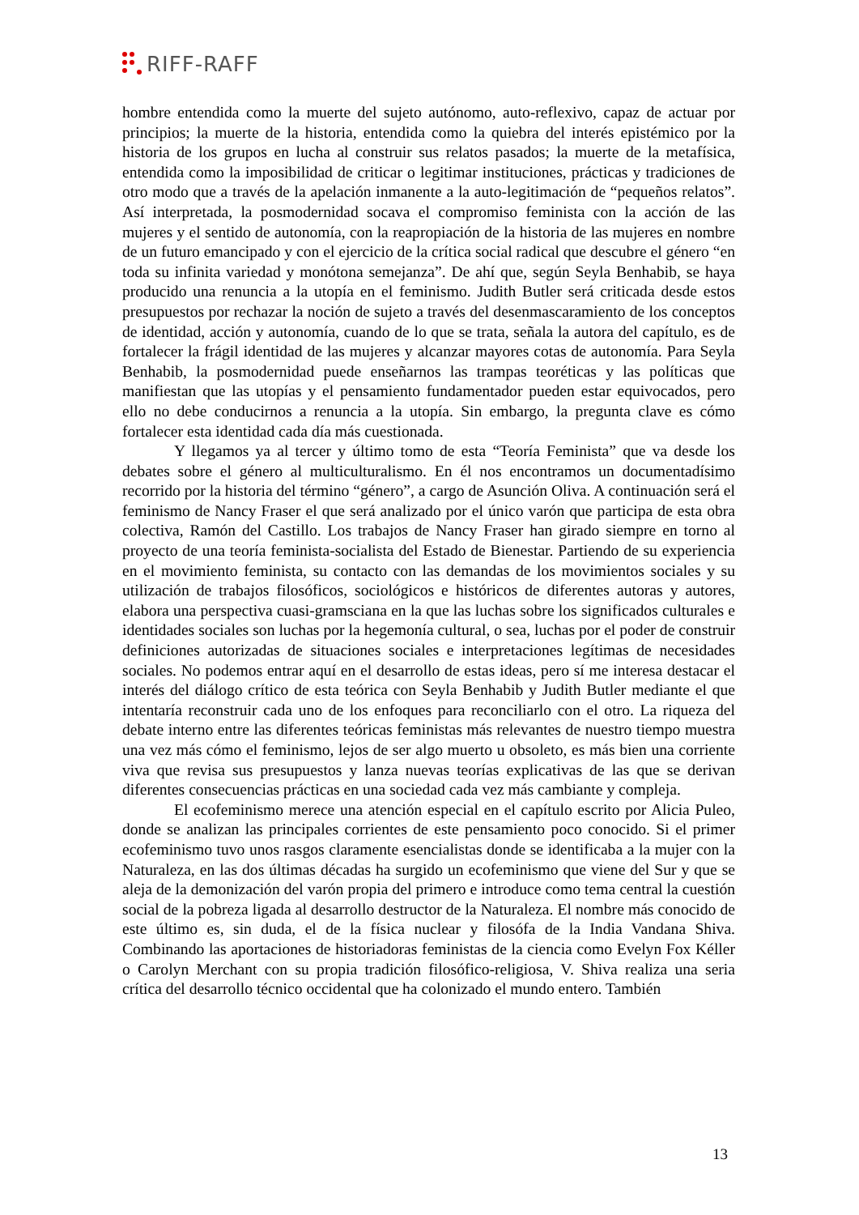RIFF-RAFF
hombre entendida como la muerte del sujeto autónomo, auto-reflexivo, capaz de actuar por principios; la muerte de la historia, entendida como la quiebra del interés epistémico por la historia de los grupos en lucha al construir sus relatos pasados; la muerte de la metafísica, entendida como la imposibilidad de criticar o legitimar instituciones, prácticas y tradiciones de otro modo que a través de la apelación inmanente a la auto-legitimación de “pequeños relatos”. Así interpretada, la posmodernidad socava el compromiso feminista con la acción de las mujeres y el sentido de autonomía, con la reapropiación de la historia de las mujeres en nombre de un futuro emancipado y con el ejercicio de la crítica social radical que descubre el género “en toda su infinita variedad y monótona semejanza”. De ahí que, según Seyla Benhabib, se haya producido una renuncia a la utopía en el feminismo. Judith Butler será criticada desde estos presupuestos por rechazar la noción de sujeto a través del desenmascaramiento de los conceptos de identidad, acción y autonomía, cuando de lo que se trata, señala la autora del capítulo, es de fortalecer la frágil identidad de las mujeres y alcanzar mayores cotas de autonomía. Para Seyla Benhabib, la posmodernidad puede enseñarnos las trampas teoréticas y las políticas que manifiestan que las utopías y el pensamiento fundamentador pueden estar equivocados, pero ello no debe conducirnos a renuncia a la utopía. Sin embargo, la pregunta clave es cómo fortalecer esta identidad cada día más cuestionada.
Y llegamos ya al tercer y último tomo de esta “Teoría Feminista” que va desde los debates sobre el género al multiculturalismo. En él nos encontramos un documentadísimo recorrido por la historia del término “género”, a cargo de Asunción Oliva. A continuación será el feminismo de Nancy Fraser el que será analizado por el único varón que participa de esta obra colectiva, Ramón del Castillo. Los trabajos de Nancy Fraser han girado siempre en torno al proyecto de una teoría feminista-socialista del Estado de Bienestar. Partiendo de su experiencia en el movimiento feminista, su contacto con las demandas de los movimientos sociales y su utilización de trabajos filosóficos, sociológicos e históricos de diferentes autoras y autores, elabora una perspectiva cuasi-gramsciana en la que las luchas sobre los significados culturales e identidades sociales son luchas por la hegemonía cultural, o sea, luchas por el poder de construir definiciones autorizadas de situaciones sociales e interpretaciones legítimas de necesidades sociales. No podemos entrar aquí en el desarrollo de estas ideas, pero sí me interesa destacar el interés del diálogo crítico de esta teórica con Seyla Benhabib y Judith Butler mediante el que intentaría reconstruir cada uno de los enfoques para reconciliarlo con el otro. La riqueza del debate interno entre las diferentes teóricas feministas más relevantes de nuestro tiempo muestra una vez más cómo el feminismo, lejos de ser algo muerto u obsoleto, es más bien una corriente viva que revisa sus presupuestos y lanza nuevas teorías explicativas de las que se derivan diferentes consecuencias prácticas en una sociedad cada vez más cambiante y compleja.
El ecofeminismo merece una atención especial en el capítulo escrito por Alicia Puleo, donde se analizan las principales corrientes de este pensamiento poco conocido. Si el primer ecofeminismo tuvo unos rasgos claramente esencialistas donde se identificaba a la mujer con la Naturaleza, en las dos últimas décadas ha surgido un ecofeminismo que viene del Sur y que se aleja de la demonización del varón propia del primero e introduce como tema central la cuestión social de la pobreza ligada al desarrollo destructor de la Naturaleza. El nombre más conocido de este último es, sin duda, el de la física nuclear y filosófa de la India Vandana Shiva. Combinando las aportaciones de historiadoras feministas de la ciencia como Evelyn Fox Kéller o Carolyn Merchant con su propia tradición filosófico-religiosa, V. Shiva realiza una seria crítica del desarrollo técnico occidental que ha colonizado el mundo entero. También
13